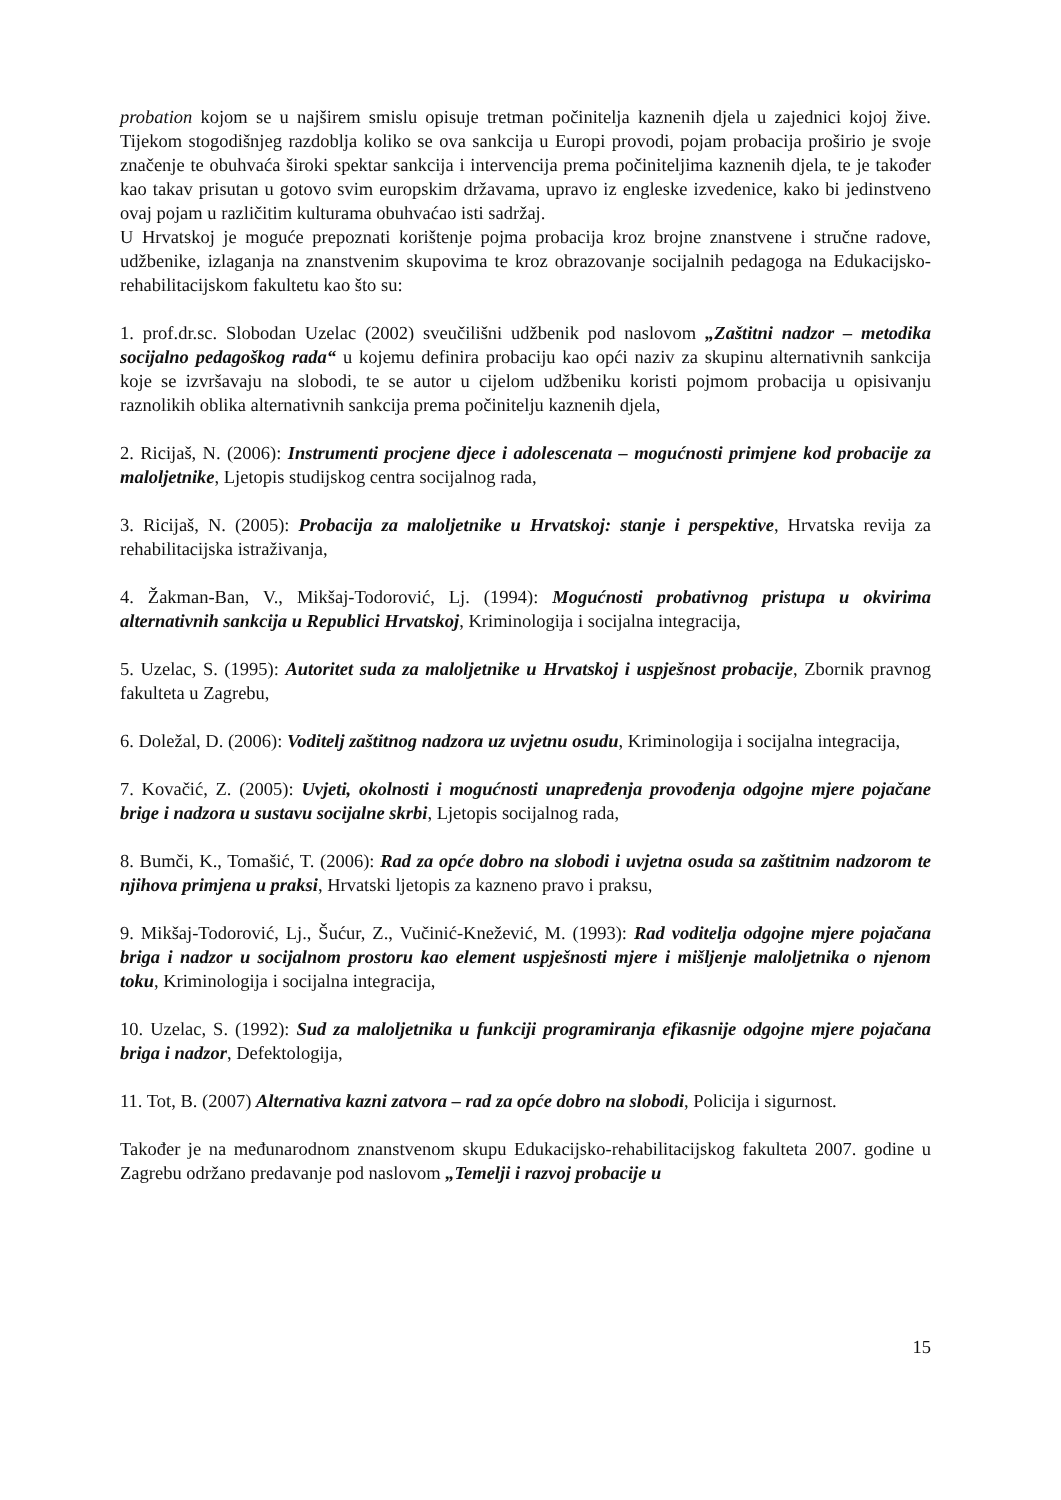probation kojom se u najširem smislu opisuje tretman počinitelja kaznenih djela u zajednici kojoj žive. Tijekom stogodišnjeg razdoblja koliko se ova sankcija u Europi provodi, pojam probacija proširio je svoje značenje te obuhvaća široki spektar sankcija i intervencija prema počiniteljima kaznenih djela, te je također kao takav prisutan u gotovo svim europskim državama, upravo iz engleske izvedenice, kako bi jedinstveno ovaj pojam u različitim kulturama obuhvaćao isti sadržaj.
U Hrvatskoj je moguće prepoznati korištenje pojma probacija kroz brojne znanstvene i stručne radove, udžbenike, izlaganja na znanstvenim skupovima te kroz obrazovanje socijalnih pedagoga na Edukacijsko-rehabilitacijskom fakultetu kao što su:
1. prof.dr.sc. Slobodan Uzelac (2002) sveučilišni udžbenik pod naslovom „Zaštitni nadzor – metodika socijalno pedagoškog rada“ u kojemu definira probaciju kao opći naziv za skupinu alternativnih sankcija koje se izvršavaju na slobodi, te se autor u cijelom udžbeniku koristi pojmom probacija u opisivanju raznolikih oblika alternativnih sankcija prema počinitelju kaznenih djela,
2. Ricijaš, N. (2006): Instrumenti procjene djece i adolescenata – mogućnosti primjene kod probacije za maloljetnike, Ljetopis studijskog centra socijalnog rada,
3. Ricijaš, N. (2005): Probacija za maloljetnike u Hrvatskoj: stanje i perspektive, Hrvatska revija za rehabilitacijska istraživanja,
4. Žakman-Ban, V., Mikšaj-Todorović, Lj. (1994): Mogućnosti probativnog pristupa u okvirima alternativnih sankcija u Republici Hrvatskoj, Kriminologija i socijalna integracija,
5. Uzelac, S. (1995): Autoritet suda za maloljetnike u Hrvatskoj i uspješnost probacije, Zbornik pravnog fakulteta u Zagrebu,
6. Doležal, D. (2006): Voditelj zaštitnog nadzora uz uvjetnu osudu, Kriminologija i socijalna integracija,
7. Kovačić, Z. (2005): Uvjeti, okolnosti i mogućnosti unapređenja provođenja odgojne mjere pojačane brige i nadzora u sustavu socijalne skrbi, Ljetopis socijalnog rada,
8. Bumči, K., Tomašić, T. (2006): Rad za opće dobro na slobodi i uvjetna osuda sa zaštitnim nadzorom te njihova primjena u praksi, Hrvatski ljetopis za kazneno pravo i praksu,
9. Mikšaj-Todorović, Lj., Šućur, Z., Vučinić-Knežević, M. (1993): Rad voditelja odgojne mjere pojačana briga i nadzor u socijalnom prostoru kao element uspješnosti mjere i mišljenje maloljetnika o njenom toku, Kriminologija i socijalna integracija,
10. Uzelac, S. (1992): Sud za maloljetnika u funkciji programiranja efikasnije odgojne mjere pojačana briga i nadzor, Defektologija,
11. Tot, B. (2007) Alternativa kazni zatvora – rad za opće dobro na slobodi, Policija i sigurnost.
Također je na međunarodnom znanstvenom skupu Edukacijsko-rehabilitacijskog fakulteta 2007. godine u Zagrebu održano predavanje pod naslovom „Temelji i razvoj probacije u
15